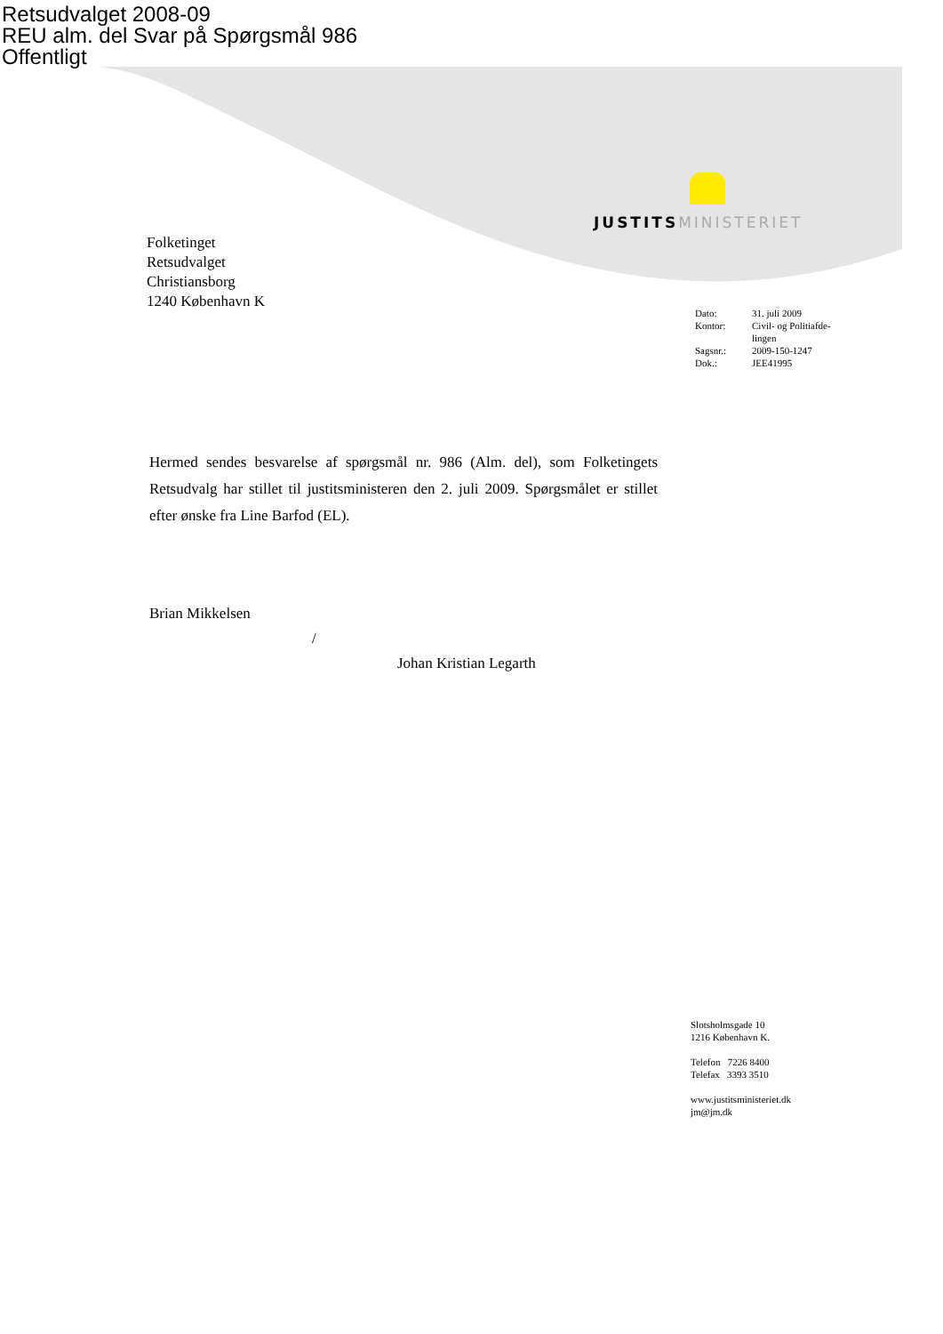Retsudvalget 2008-09
REU alm. del Svar på Spørgsmål 986
Offentligt
JUSTITS MINISTERIET
Folketinget
Retsudvalget
Christiansborg
1240 København K
| Dato: | 31. juli 2009 |
| Kontor: | Civil- og Politiafde- lingen |
| Sagsnr.: | 2009-150-1247 |
| Dok.: | JEE41995 |
Hermed sendes besvarelse af spørgsmål nr. 986 (Alm. del), som Folketingets Retsudvalg har stillet til justitsministeren den 2. juli 2009. Spørgsmålet er stillet efter ønske fra Line Barfod (EL).
Brian Mikkelsen
/
Johan Kristian Legarth
Slotsholmsgade 10
1216 København K.
Telefon 7226 8400
Telefax 3393 3510
www.justitsministeriet.dk
jm@jm.dk